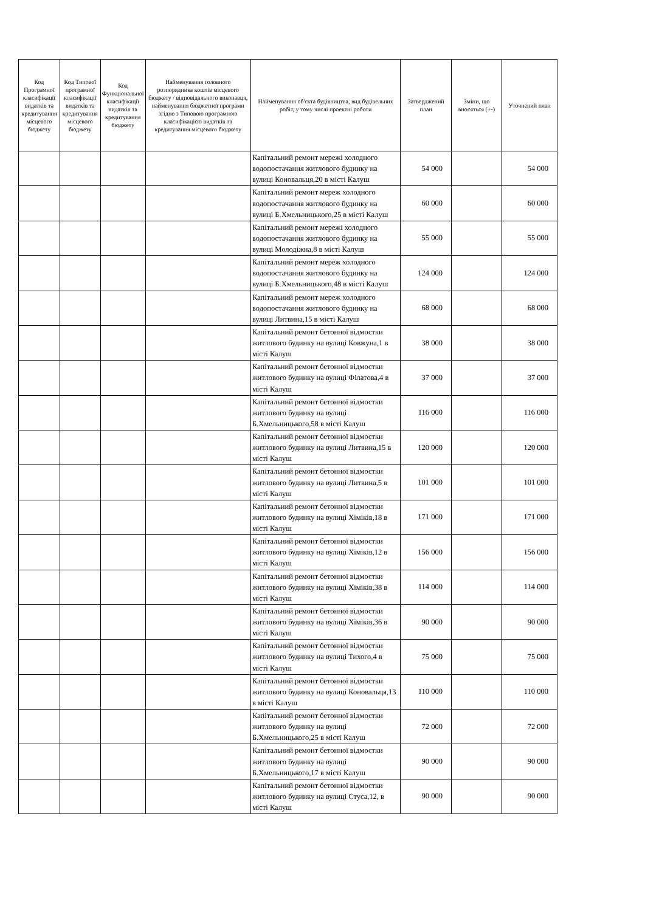| Код Програмної класифікації видатків та кредитування місцевого бюджету | Код Типової програмної класифікації видатків та кредитування місцевого бюджету | Код Функціональної класифікації видатків та кредитування бюджету | Найменування головного розпорядника коштів місцевого бюджету / відповідального виконавця, найменування бюджетної програми згідно з Типовою програмною класифікацією видатків та кредитування місцевого бюджету | Найменування об'єкта будівництва, вид будівельних робіт, у тому числі проектні роботи | Затверджений план | Зміни, що вносяться (+-) | Уточнений план |
| --- | --- | --- | --- | --- | --- | --- | --- |
| | | | | Капітальний ремонт мережі холодного водопостачання житлового будинку на вулиці Коновальця,20 в місті Калуш | 54 000 | | 54 000 |
| | | | | Капітальний ремонт мереж холодного водопостачання житлового будинку на вулиці Б.Хмельницького,25 в місті Калуш | 60 000 | | 60 000 |
| | | | | Капітальний ремонт мережі холодного водопостачання житлового будинку на вулиці Молодіжна,8 в місті Калуш | 55 000 | | 55 000 |
| | | | | Капітальний ремонт мереж холодного водопостачання житлового будинку на вулиці Б.Хмельницького,48 в місті Калуш | 124 000 | | 124 000 |
| | | | | Капітальний ремонт мереж холодного водопостачання житлового будинку на вулиці Литвина,15 в місті Калуш | 68 000 | | 68 000 |
| | | | | Капітальний ремонт бетонної відмостки житлового будинку на вулиці Ковжуна,1 в місті Калуш | 38 000 | | 38 000 |
| | | | | Капітальний ремонт бетонної відмостки житлового будинку на вулиці Філатова,4 в місті Калуш | 37 000 | | 37 000 |
| | | | | Капітальний ремонт бетонної відмостки житлового будинку на вулиці Б.Хмельницького,58 в місті Калуш | 116 000 | | 116 000 |
| | | | | Капітальний ремонт бетонної відмостки житлового будинку на вулиці Литвина,15 в місті Калуш | 120 000 | | 120 000 |
| | | | | Капітальний ремонт бетонної відмостки житлового будинку на вулиці Литвина,5 в місті Калуш | 101 000 | | 101 000 |
| | | | | Капітальний ремонт бетонної відмостки житлового будинку на вулиці Хіміків,18 в місті Калуш | 171 000 | | 171 000 |
| | | | | Капітальний ремонт бетонної відмостки житлового будинку на вулиці Хіміків,12 в місті Калуш | 156 000 | | 156 000 |
| | | | | Капітальний ремонт бетонної відмостки житлового будинку на вулиці Хіміків,38 в місті Калуш | 114 000 | | 114 000 |
| | | | | Капітальний ремонт бетонної відмостки житлового будинку на вулиці Хіміків,36 в місті Калуш | 90 000 | | 90 000 |
| | | | | Капітальний ремонт бетонної відмостки житлового будинку на вулиці Тихого,4 в місті Калуш | 75 000 | | 75 000 |
| | | | | Капітальний ремонт бетонної відмостки житлового будинку на вулиці Коновальця,13 в місті Калуш | 110 000 | | 110 000 |
| | | | | Капітальний ремонт бетонної відмостки житлового будинку на вулиці Б.Хмельницького,25 в місті Калуш | 72 000 | | 72 000 |
| | | | | Капітальний ремонт бетонної відмостки житлового будинку на вулиці Б.Хмельницького,17 в місті Калуш | 90 000 | | 90 000 |
| | | | | Капітальний ремонт бетонної відмостки житлового будинку на вулиці Стуса,12, в місті Калуш | 90 000 | | 90 000 |